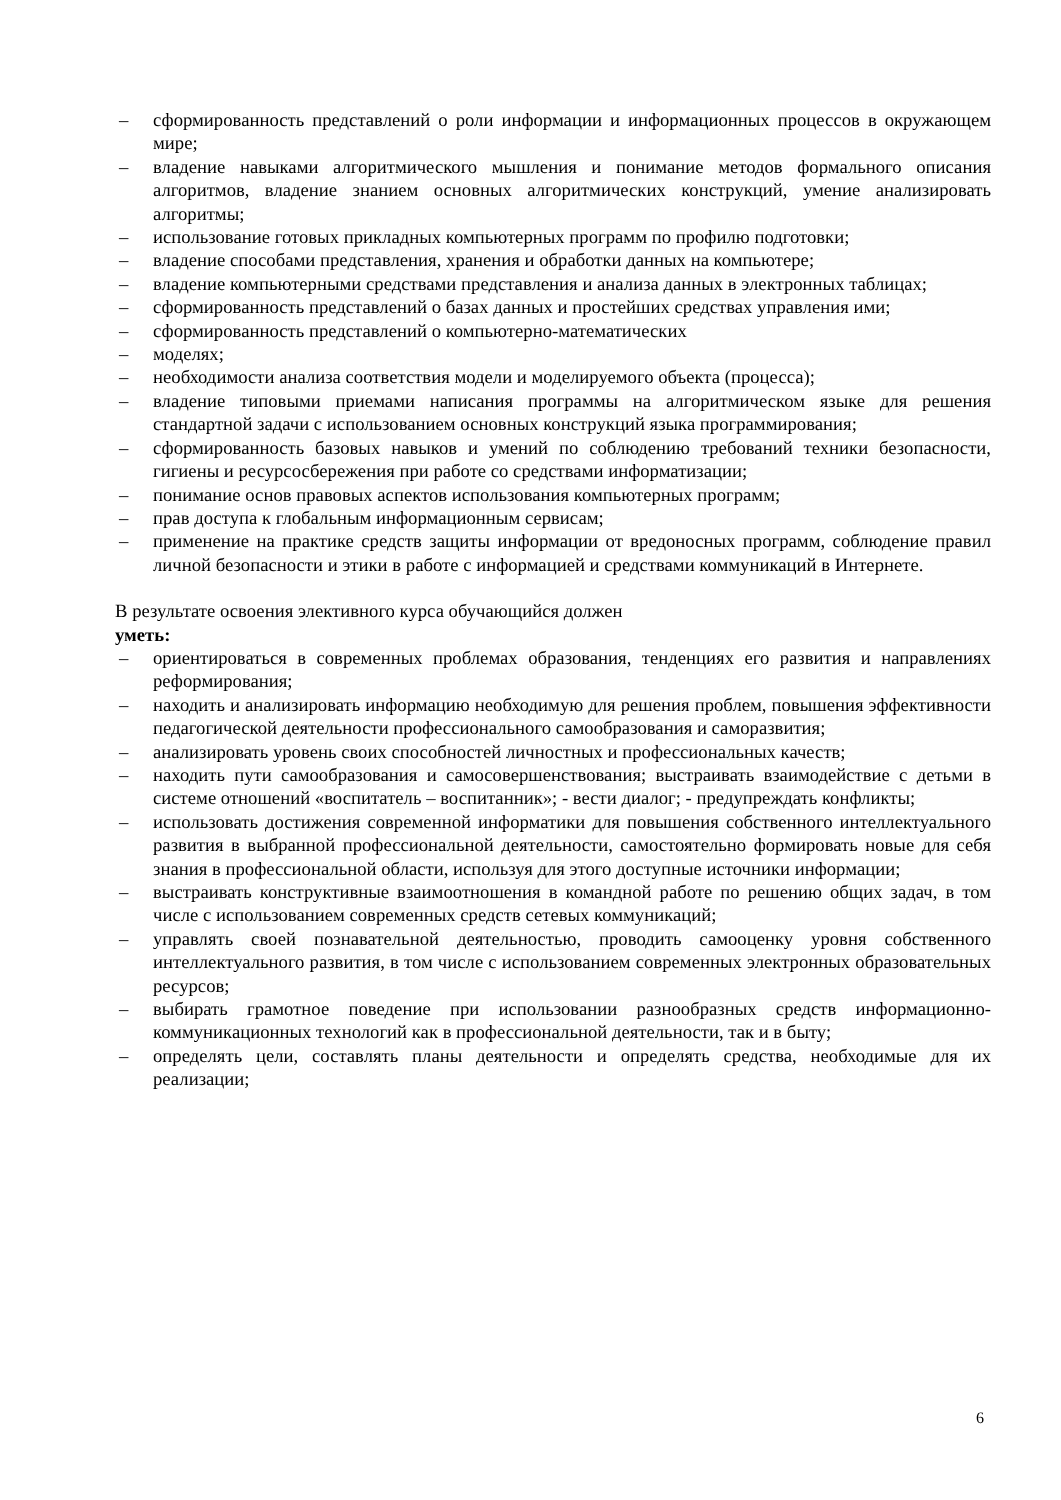– сформированность представлений о роли информации и информационных процессов в окружающем мире;
– владение навыками алгоритмического мышления и понимание методов формального описания алгоритмов, владение знанием основных алгоритмических конструкций, умение анализировать алгоритмы;
– использование готовых прикладных компьютерных программ по профилю подготовки;
– владение способами представления, хранения и обработки данных на компьютере;
– владение компьютерными средствами представления и анализа данных в электронных таблицах;
– сформированность представлений о базах данных и простейших средствах управления ими;
– сформированность представлений о компьютерно-математических
– моделях;
– необходимости анализа соответствия модели и моделируемого объекта (процесса);
– владение типовыми приемами написания программы на алгоритмическом языке для решения стандартной задачи с использованием основных конструкций языка программирования;
– сформированность базовых навыков и умений по соблюдению требований техники безопасности, гигиены и ресурсосбережения при работе со средствами информатизации;
– понимание основ правовых аспектов использования компьютерных программ;
– прав доступа к глобальным информационным сервисам;
– применение на практике средств защиты информации от вредоносных программ, соблюдение правил личной безопасности и этики в работе с информацией и средствами коммуникаций в Интернете.
В результате освоения элективного курса обучающийся должен
уметь:
– ориентироваться в современных проблемах образования, тенденциях его развития и направлениях реформирования;
– находить и анализировать информацию необходимую для решения проблем, повышения эффективности педагогической деятельности профессионального самообразования и саморазвития;
– анализировать уровень своих способностей личностных и профессиональных качеств;
– находить пути самообразования и самосовершенствования; выстраивать взаимодействие с детьми в системе отношений «воспитатель – воспитанник»; - вести диалог; - предупреждать конфликты;
– использовать достижения современной информатики для повышения собственного интеллектуального развития в выбранной профессиональной деятельности, самостоятельно формировать новые для себя знания в профессиональной области, используя для этого доступные источники информации;
– выстраивать конструктивные взаимоотношения в командной работе по решению общих задач, в том числе с использованием современных средств сетевых коммуникаций;
– управлять своей познавательной деятельностью, проводить самооценку уровня собственного интеллектуального развития, в том числе с использованием современных электронных образовательных ресурсов;
– выбирать грамотное поведение при использовании разнообразных средств информационно-коммуникационных технологий как в профессиональной деятельности, так и в быту;
– определять цели, составлять планы деятельности и определять средства, необходимые для их реализации;
6